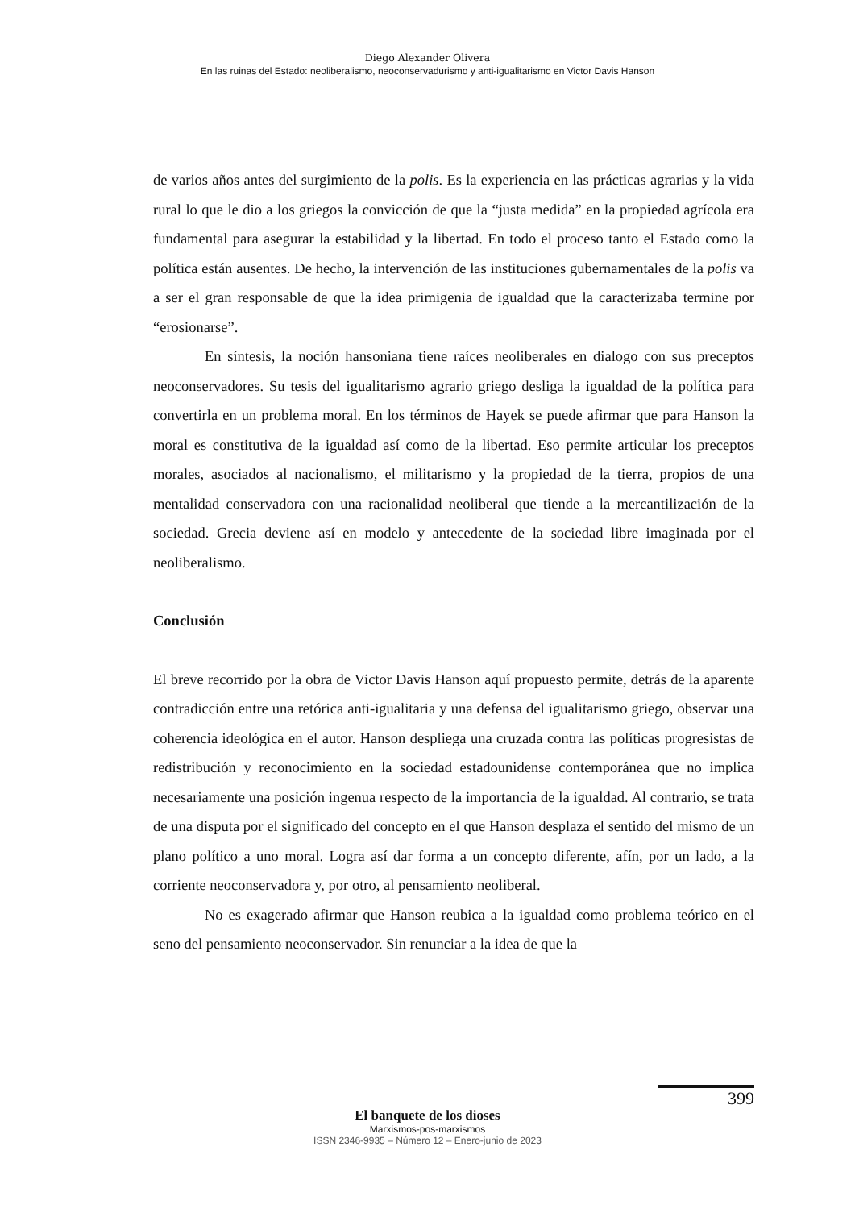Diego Alexander Olivera
En las ruinas del Estado: neoliberalismo, neoconservadurismo y anti-igualitarismo en Victor Davis Hanson
de varios años antes del surgimiento de la polis. Es la experiencia en las prácticas agrarias y la vida rural lo que le dio a los griegos la convicción de que la “justa medida” en la propiedad agrícola era fundamental para asegurar la estabilidad y la libertad. En todo el proceso tanto el Estado como la política están ausentes. De hecho, la intervención de las instituciones gubernamentales de la polis va a ser el gran responsable de que la idea primigenia de igualdad que la caracterizaba termine por “erosionarse”.
En síntesis, la noción hansoniana tiene raíces neoliberales en dialogo con sus preceptos neoconservadores. Su tesis del igualitarismo agrario griego desliga la igualdad de la política para convertirla en un problema moral. En los términos de Hayek se puede afirmar que para Hanson la moral es constitutiva de la igualdad así como de la libertad. Eso permite articular los preceptos morales, asociados al nacionalismo, el militarismo y la propiedad de la tierra, propios de una mentalidad conservadora con una racionalidad neoliberal que tiende a la mercantilización de la sociedad. Grecia deviene así en modelo y antecedente de la sociedad libre imaginada por el neoliberalismo.
Conclusión
El breve recorrido por la obra de Victor Davis Hanson aquí propuesto permite, detrás de la aparente contradicción entre una retórica anti-igualitaria y una defensa del igualitarismo griego, observar una coherencia ideológica en el autor. Hanson despliega una cruzada contra las políticas progresistas de redistribución y reconocimiento en la sociedad estadounidense contemporánea que no implica necesariamente una posición ingenua respecto de la importancia de la igualdad. Al contrario, se trata de una disputa por el significado del concepto en el que Hanson desplaza el sentido del mismo de un plano político a uno moral. Logra así dar forma a un concepto diferente, afín, por un lado, a la corriente neoconservadora y, por otro, al pensamiento neoliberal.
No es exagerado afirmar que Hanson reubica a la igualdad como problema teórico en el seno del pensamiento neoconservador. Sin renunciar a la idea de que la
399
El banquete de los dioses
Marxismos-pos-marxismos
ISSN 2346-9935 – Número 12 – Enero-junio de 2023